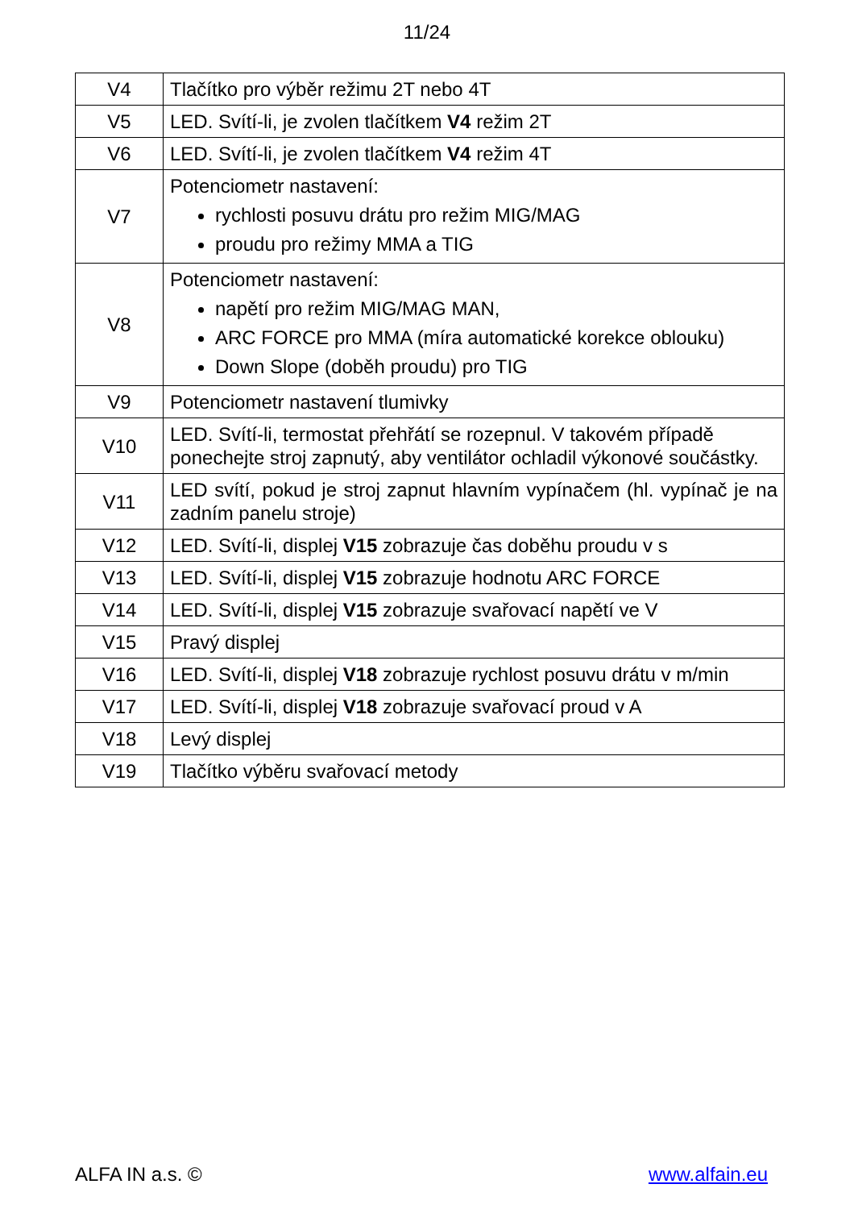11/24
| V4 | Tlačítko pro výběr režimu 2T nebo 4T |
| V5 | LED. Svítí-li, je zvolen tlačítkem V4 režim 2T |
| V6 | LED. Svítí-li, je zvolen tlačítkem V4 režim 4T |
| V7 | Potenciometr nastavení: rychlosti posuvu drátu pro režim MIG/MAG proudu pro režimy MMA a TIG |
| V8 | Potenciometr nastavení: napětí pro režim MIG/MAG MAN, ARC FORCE pro MMA (míra automatické korekce oblouku) Down Slope (doběh proudu) pro TIG |
| V9 | Potenciometr nastavení tlumivky |
| V10 | LED. Svítí-li, termostat přehřátí se rozepnul. V takovém případě ponechejte stroj zapnutý, aby ventilátor ochladil výkonové součástky. |
| V11 | LED svítí, pokud je stroj zapnut hlavním vypínačem (hl. vypínač je na zadním panelu stroje) |
| V12 | LED. Svítí-li, displej V15 zobrazuje čas doběhu proudu v s |
| V13 | LED. Svítí-li, displej V15 zobrazuje hodnotu ARC FORCE |
| V14 | LED. Svítí-li, displej V15 zobrazuje svařovací napětí ve V |
| V15 | Pravý displej |
| V16 | LED. Svítí-li, displej V18 zobrazuje rychlost posuvu drátu v m/min |
| V17 | LED. Svítí-li, displej V18 zobrazuje svařovací proud v A |
| V18 | Levý displej |
| V19 | Tlačítko výběru svařovací metody |
ALFA IN a.s. © www.alfain.eu